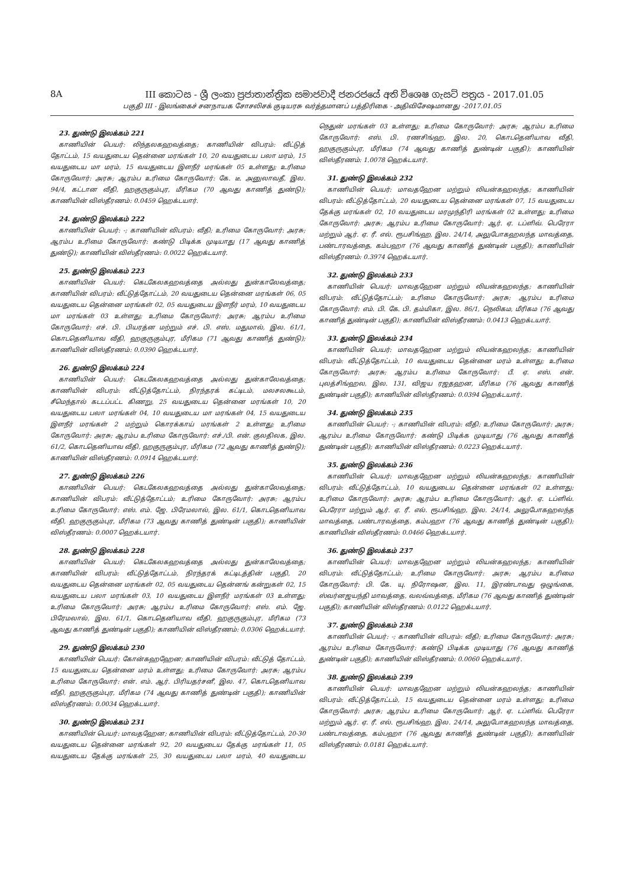8A III කොටස - ශ්‍රී ලංකා ප්‍රජාතාන්ත්‍රික සමාජවාදී ජනරජයේ අති විශෙෂ ගැසට් පත්‍රය - 2017.01.05
பகுதி III - இலங்கைச் சனநாயக சோசலிசக் குடியரசு வர்த்தமானப் பத்திரிகை - அதிவிசேஷமானது -2017.01.05
23. துண்டு இலக்கம் 221
காணியின் பெயர்: லிந்தலகஹவத்தை; காணியின் விபரம்: வீட்டுத் தோட்டம், 15 வயதுடைய தென்னை மரங்கள் 10, 20 வயதுடைய பலா மரம், 15 வயதுடைய மா மரம், 15 வயதுடைய இளநீர் மரங்கள் 05 உள்ளது; உரிமை கோருவோர்: அரசு; ஆரம்ப உரிமை கோருவோர்: கே. டீ. அனுலாவதீ, இல. 94/4, கட்டான வீதி, ஹகுருகும்புர, மீரிகம (70 ஆவது காணித் துண்டு); காணியின் விஸ்தீரணம்: 0.0459 ஹெக்டயார்.
24. துண்டு இலக்கம் 222
காணியின் பெயர்: -; காணியின் விபரம்: வீதி; உரிமை கோருவோர்: அரசு; ஆரம்ப உரிமை கோருவோர்: கண்டு பிடிக்க முடியாது (17 ஆவது காணித் துண்டு); காணியின் விஸ்தீரணம்: 0.0022 ஹெக்டயார்.
25. துண்டு இலக்கம் 223
காணியின் பெயர்: கெடகேலகஹவத்தை அல்லது துன்காலேவத்தை; காணியின் விபரம்: வீட்டுத்தோட்டம், 20 வயதுடைய தென்னை மரங்கள் 06, 05 வயதுடைய தென்னை மரங்கள் 02, 05 வயதுடைய இளநீர் மரம், 10 வயதுடைய மா மரங்கள் 03 உள்ளது; உரிமை கோருவோர்: அரசு; ஆரம்ப உரிமை கோருவோர்: எச். பி. பியரத்ன மற்றும் எச். பி. எஸ். மதுமால், இல. 61/1, கொடதெனியாவ வீதி, ஹகுருகும்புர, மீரிகம (71 ஆவது காணித் துண்டு); காணியின் விஸ்தீரணம்: 0.0390 ஹெக்டயார்.
26. துண்டு இலக்கம் 224
காணியின் பெயர்: கெடகேலகஹவத்தை அல்லது துன்காலேவத்தை; காணியின் விபரம்: வீட்டுத்தோட்டம், நிரந்தரக் கட்டிடம், மலசலகூடம், சீமெந்தால் கடடப்பட்ட கிணறு, 25 வயதுடைய தென்னை மரங்கள் 10, 20 வயதுடைய பலா மரங்கள் 04, 10 வயதுடைய மா மரங்கள் 04, 15 வயதுடைய இளநீர் மரங்கள் 2 மற்றும் கொரக்காய் மரங்கள் 2 உள்ளது; உரிமை கோருவோர்: அரசு; ஆரம்ப உரிமை கோருவோர்: எச்./பி. என். குலதிலக, இல. 61/2, கொடதெனியாவ வீதி, ஹகுருகும்புர, மீரிகம (72 ஆவது காணித் துண்டு); காணியின் விஸ்தீரணம்: 0.0914 ஹெக்டயார்.
27. துண்டு இலக்கம் 226
காணியின் பெயர்: கெடகேலகஹவத்தை அல்லது துன்காலேவத்தை; காணியின் விபரம்: வீட்டுத்தோட்டம்; உரிமை கோருவோர்: அரசு; ஆரம்ப உரிமை கோருவோர்: எஸ். எம். ஜே. பிரேமலால், இல. 61/1, கொடதெனியாவ வீதி, ஹகுருகும்புர, மீரிகம (73 ஆவது காணித் துண்டின் பகுதி); காணியின் விஸ்தீரணம்: 0.0007 ஹெக்டயார்.
28. துண்டு இலக்கம் 228
காணியின் பெயர்: கெடகேலகஹவத்தை அல்லது துன்காலேவத்தை; காணியின் விபரம்: வீட்டுத்தோட்டம், நிரந்தரக் கட்டிடத்தின் பகுதி, 20 வயதுடைய தென்னை மரங்கள் 02, 05 வயதுடைய தென்னங் கன்றுகள் 02, 15 வயதுடைய பலா மரங்கள் 03, 10 வயதுடைய இளநீர் மரங்கள் 03 உள்ளது; உரிமை கோருவோர்: அரசு; ஆரம்ப உரிமை கோருவோர்: எஸ். எம். ஜே. பிரேமலால், இல. 61/1, கொடதெனியாவ வீதி, ஹகுருகும்புர, மீரிகம (73 ஆவது காணித் துண்டின் பகுதி); காணியின் விஸ்தீரணம்: 0.0306 ஹெக்டயார்.
29. துண்டு இலக்கம் 230
காணியின் பெயர்: கோன்கஹஹேன; காணியின் விபரம்: வீட்டுத் தோட்டம், 15 வயதுடைய தென்னை மரம் உள்ளது; உரிமை கோருவோர்: அரசு; ஆரம்ப உரிமை கோருவோர்: என். எம். ஆர். பிரியதர்சனீ, இல. 47, கொடதெனியாவ வீதி, ஹகுருகும்புர, மீரிகம (74 ஆவது காணித் துண்டின் பகுதி); காணியின் விஸ்தீரணம்: 0.0034 ஹெக்டயார்.
30. துண்டு இலக்கம் 231
காணியின் பெயர்: மாவதஹேன; காணியின் விபரம்: வீட்டுத்தோட்டம், 20-30 வயதுடைய தென்னை மரங்கள் 92, 20 வயதுடைய தேக்கு மரங்கள் 11, 05 வயதுடைய தேக்கு மரங்கள் 25, 30 வயதுடைய பலா மரம், 40 வயதுடைய நெதுன் மரங்கள் 03 உள்ளது; உரிமை கோருவோர்: அரசு; ஆரம்ப உரிமை கோருவோர்: எஸ். பி. ரணசிங்ஹ, இல. 20, கொடதெனியாவ வீதி, ஹகுருகும்புர, மீரிகம (74 ஆவது காணித் துண்டின் பகுதி); காணியின் விஸ்தீரணம்: 1.0078 ஹெக்டயார்.
31. துண்டு இலக்கம் 232
காணியின் பெயர்: மாவதஹேன மற்றும் லியன்கஹலந்த; காணியின் விபரம்: வீட்டுத்தோட்டம், 20 வயதுடைய தென்னை மரங்கள் 07, 15 வயதுடைய தேக்கு மரங்கள் 02, 10 வயதுடைய மரமுந்திரி மரங்கள் 02 உள்ளது; உரிமை கோருவோர்: அரசு; ஆரம்ப உரிமை கோருவோர்: ஆர். ஏ. டப்ளிவ். பெரேரா மற்றும் ஆர். ஏ. ரீ. எல். ரூபசிங்ஹ, இல. 24/14, அலுபோகஹலந்த மாவத்தை, பண்டாரவத்தை, கம்பஹா (76 ஆவது காணித் துண்டின் பகுதி); காணியின் விஸ்தீரணம்: 0.3974 ஹெக்டயார்.
32. துண்டு இலக்கம் 233
காணியின் பெயர்: மாவதஹேன மற்றும் லியன்கஹலந்த; காணியின் விபரம்: வீட்டுத்தோட்டம்; உரிமை கோருவோர்: அரசு; ஆரம்ப உரிமை கோருவோர்: எம். பி. கே. பி. தம்மிகா, இல. 86/1, நெலிகம, மீரிகம (76 ஆவது காணித் துண்டின் பகுதி); காணியின் விஸ்தீரணம்: 0.0413 ஹெக்டயார்.
33. துண்டு இலக்கம் 234
காணியின் பெயர்: மாவதஹேன மற்றும் லியன்கஹலந்த; காணியின் விபரம்: வீட்டுத்தோட்டம், 10 வயதுடைய தென்னை மரம் உள்ளது; உரிமை கோருவோர்: அரசு; ஆரம்ப உரிமை கோருவோர்: பீ. ஏ. எஸ். என். புலத்சிங்ஹல, இல. 131, விஜய ரஜதஹன, மீரிகம (76 ஆவது காணித் துண்டின் பகுதி); காணியின் விஸ்தீரணம்: 0.0394 ஹெக்டயார்.
34. துண்டு இலக்கம் 235
காணியின் பெயர்: -; காணியின் விபரம்: வீதி; உரிமை கோருவோர்: அரசு; ஆரம்ப உரிமை கோருவோர்: கண்டு பிடிக்க முடியாது (76 ஆவது காணித் துண்டின் பகுதி); காணியின் விஸ்தீரணம்: 0.0223 ஹெக்டயார்.
35. துண்டு இலக்கம் 236
காணியின் பெயர்: மாவதஹேன மற்றும் லியன்கஹலந்த; காணியின் விபரம்: வீட்டுத்தோட்டம், 10 வயதுடைய தென்னை மரங்கள் 02 உள்ளது; உரிமை கோருவோர்: அரசு; ஆரம்ப உரிமை கோருவோர்: ஆர். ஏ. டப்ளிவ். பெரேரா மற்றும் ஆர். ஏ. ரீ. எல். ரூபசிங்ஹ, இல. 24/14, அலுபோகஹலந்த மாவத்தை, பண்டாரவத்தை, கம்பஹா (76 ஆவது காணித் துண்டின் பகுதி); காணியின் விஸ்தீரணம்: 0.0466 ஹெக்டயார்.
36. துண்டு இலக்கம் 237
காணியின் பெயர்: மாவதஹேன மற்றும் லியன்கஹலந்த; காணியின் விபரம்: வீட்டுத்தோட்டம்; உரிமை கோருவோர்: அரசு; ஆரம்ப உரிமை கோருவோர்: பி. கே. யு. நிரோஷன, இல. 11, இரண்டாவது ஒழுங்கை, ஸ்வர்னஜயந்தி மாவத்தை, வலவ்வத்தை, மீரிகம (76 ஆவது காணித் துண்டின் பகுதி); காணியின் விஸ்தீரணம்: 0.0122 ஹெக்டயார்.
37. துண்டு இலக்கம் 238
காணியின் பெயர்: -; காணியின் விபரம்: வீதி; உரிமை கோருவோர்: அரசு; ஆரம்ப உரிமை கோருவோர்: கண்டு பிடிக்க முடியாது (76 ஆவது காணித் துண்டின் பகுதி); காணியின் விஸ்தீரணம்: 0.0060 ஹெக்டயார்.
38. துண்டு இலக்கம் 239
காணியின் பெயர்: மாவதஹேன மற்றும் லியன்கஹலந்த; காணியின் விபரம்: வீட்டுத்தோட்டம், 15 வயதுடைய தென்னை மரம் உள்ளது; உரிமை கோருவோர்: அரசு; ஆரம்ப உரிமை கோருவோர்: ஆர். ஏ. டப்ளிவ். பெரேரா மற்றும் ஆர். ஏ. ரீ. எல். ரூபசிங்ஹ, இல. 24/14, அலுபோகஹலந்த மாவத்தை, பண்டாவத்தை, கம்பஹா (76 ஆவது காணித் துண்டின் பகுதி); காணியின் விஸ்தீரணம்: 0.0181 ஹெக்டயார்.